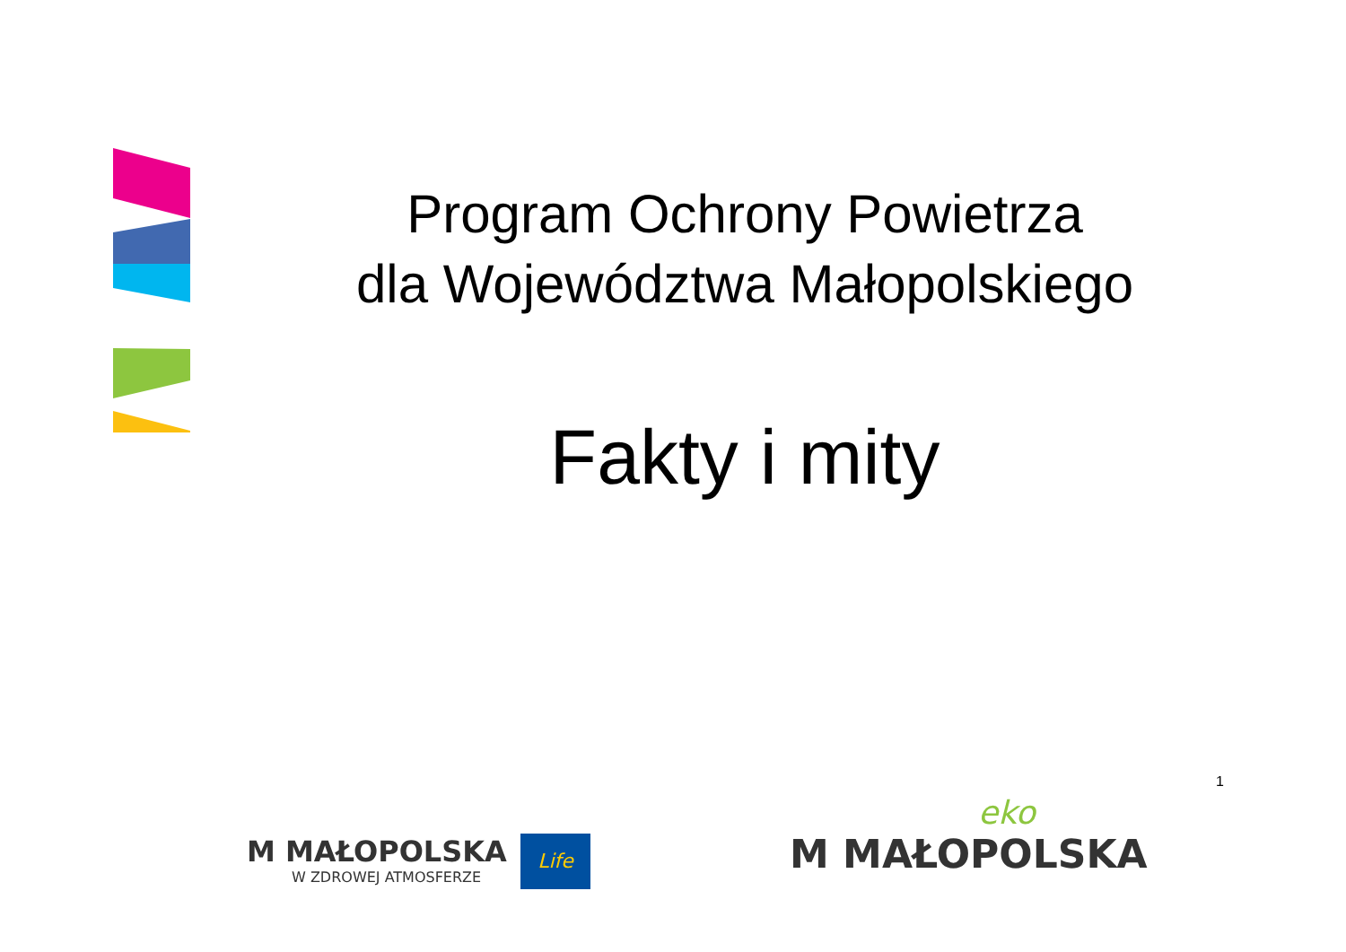Program Ochrony Powietrza
dla Województwa Małopolskiego
Fakty i mity
1
M MAŁOPOLSKA
W ZDROWEJ ATMOSFERZE
Life
eko
M MAŁOPOLSKA